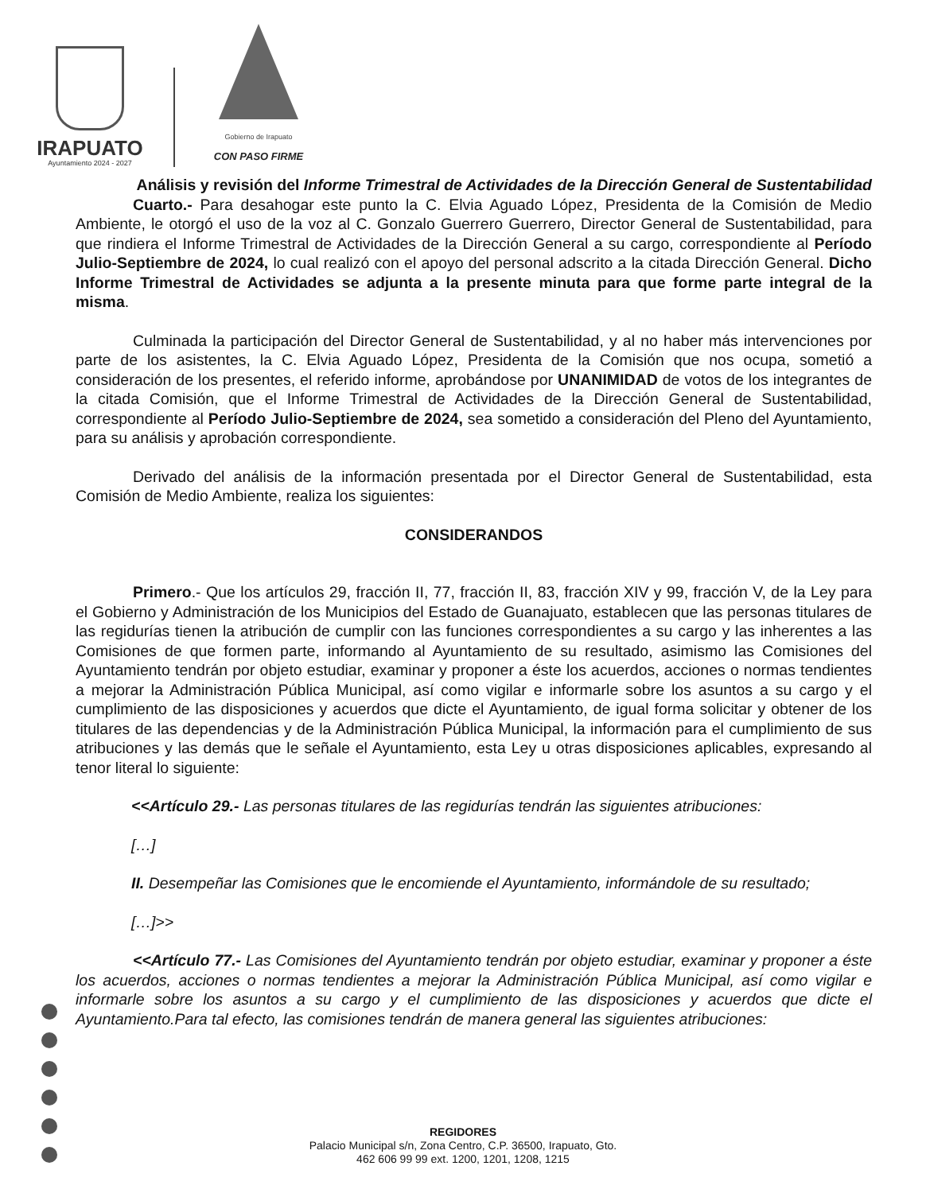IRAPUATO
Ayuntamiento 2024 - 2027
Gobierno de Irapuato
CON PASO FIRME
Análisis y revisión del Informe Trimestral de Actividades de la Dirección General de Sustentabilidad
Cuarto.- Para desahogar este punto la C. Elvia Aguado López, Presidenta de la Comisión de Medio Ambiente, le otorgó el uso de la voz al C. Gonzalo Guerrero Guerrero, Director General de Sustentabilidad, para que rindiera el Informe Trimestral de Actividades de la Dirección General a su cargo, correspondiente al Período Julio-Septiembre de 2024, lo cual realizó con el apoyo del personal adscrito a la citada Dirección General. Dicho Informe Trimestral de Actividades se adjunta a la presente minuta para que forme parte integral de la misma.
Culminada la participación del Director General de Sustentabilidad, y al no haber más intervenciones por parte de los asistentes, la C. Elvia Aguado López, Presidenta de la Comisión que nos ocupa, sometió a consideración de los presentes, el referido informe, aprobándose por UNANIMIDAD de votos de los integrantes de la citada Comisión, que el Informe Trimestral de Actividades de la Dirección General de Sustentabilidad, correspondiente al Período Julio-Septiembre de 2024, sea sometido a consideración del Pleno del Ayuntamiento, para su análisis y aprobación correspondiente.
Derivado del análisis de la información presentada por el Director General de Sustentabilidad, esta Comisión de Medio Ambiente, realiza los siguientes:
CONSIDERANDOS
Primero.- Que los artículos 29, fracción II, 77, fracción II, 83, fracción XIV y 99, fracción V, de la Ley para el Gobierno y Administración de los Municipios del Estado de Guanajuato, establecen que las personas titulares de las regidurías tienen la atribución de cumplir con las funciones correspondientes a su cargo y las inherentes a las Comisiones de que formen parte, informando al Ayuntamiento de su resultado, asimismo las Comisiones del Ayuntamiento tendrán por objeto estudiar, examinar y proponer a éste los acuerdos, acciones o normas tendientes a mejorar la Administración Pública Municipal, así como vigilar e informarle sobre los asuntos a su cargo y el cumplimiento de las disposiciones y acuerdos que dicte el Ayuntamiento, de igual forma solicitar y obtener de los titulares de las dependencias y de la Administración Pública Municipal, la información para el cumplimiento de sus atribuciones y las demás que le señale el Ayuntamiento, esta Ley u otras disposiciones aplicables, expresando al tenor literal lo siguiente:
<<Artículo 29.- Las personas titulares de las regidurías tendrán las siguientes atribuciones:
[…]
II. Desempeñar las Comisiones que le encomiende el Ayuntamiento, informándole de su resultado;
[…]>>
<<Artículo 77.- Las Comisiones del Ayuntamiento tendrán por objeto estudiar, examinar y proponer a éste los acuerdos, acciones o normas tendientes a mejorar la Administración Pública Municipal, así como vigilar e informarle sobre los asuntos a su cargo y el cumplimiento de las disposiciones y acuerdos que dicte el Ayuntamiento.Para tal efecto, las comisiones tendrán de manera general las siguientes atribuciones:
REGIDORES
Palacio Municipal s/n, Zona Centro, C.P. 36500, Irapuato, Gto.
462 606 99 99 ext. 1200, 1201, 1208, 1215